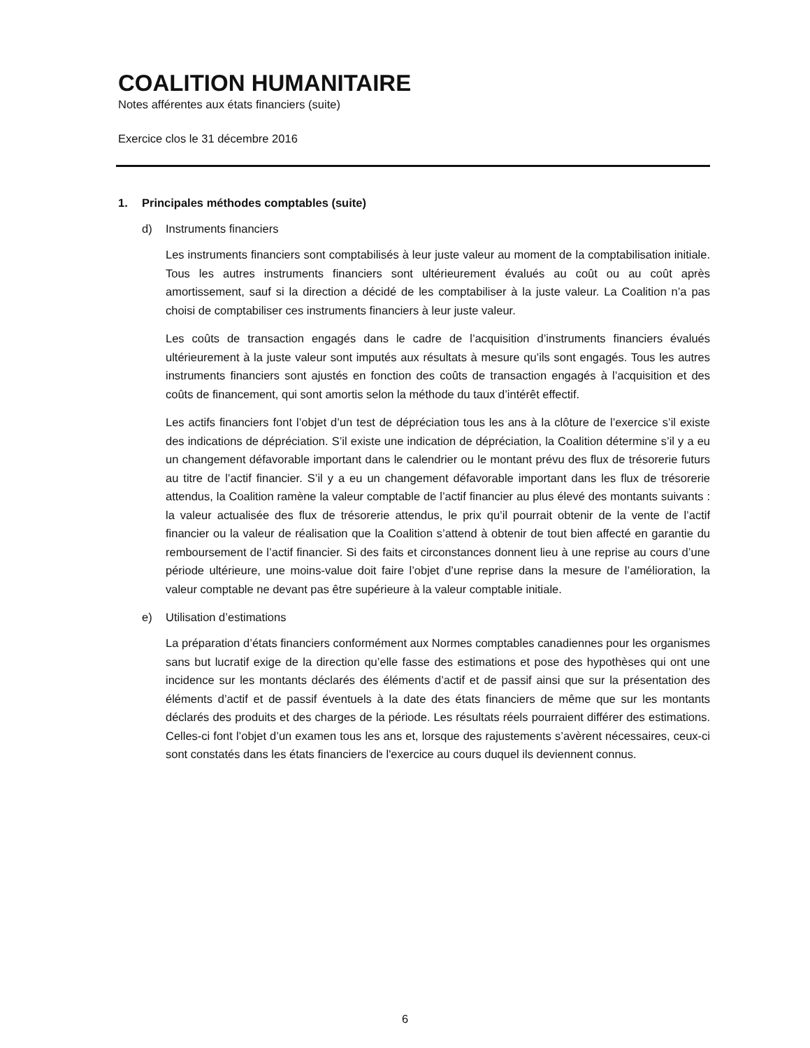COALITION HUMANITAIRE
Notes afférentes aux états financiers (suite)
Exercice clos le 31 décembre 2016
1. Principales méthodes comptables (suite)
d) Instruments financiers
Les instruments financiers sont comptabilisés à leur juste valeur au moment de la comptabilisation initiale. Tous les autres instruments financiers sont ultérieurement évalués au coût ou au coût après amortissement, sauf si la direction a décidé de les comptabiliser à la juste valeur. La Coalition n’a pas choisi de comptabiliser ces instruments financiers à leur juste valeur.
Les coûts de transaction engagés dans le cadre de l’acquisition d’instruments financiers évalués ultérieurement à la juste valeur sont imputés aux résultats à mesure qu’ils sont engagés. Tous les autres instruments financiers sont ajustés en fonction des coûts de transaction engagés à l’acquisition et des coûts de financement, qui sont amortis selon la méthode du taux d’intérêt effectif.
Les actifs financiers font l’objet d’un test de dépréciation tous les ans à la clôture de l’exercice s’il existe des indications de dépréciation. S’il existe une indication de dépréciation, la Coalition détermine s’il y a eu un changement défavorable important dans le calendrier ou le montant prévu des flux de trésorerie futurs au titre de l’actif financier. S’il y a eu un changement défavorable important dans les flux de trésorerie attendus, la Coalition ramène la valeur comptable de l’actif financier au plus élevé des montants suivants : la valeur actualisée des flux de trésorerie attendus, le prix qu’il pourrait obtenir de la vente de l’actif financier ou la valeur de réalisation que la Coalition s’attend à obtenir de tout bien affecté en garantie du remboursement de l’actif financier. Si des faits et circonstances donnent lieu à une reprise au cours d’une période ultérieure, une moins-value doit faire l’objet d’une reprise dans la mesure de l’amélioration, la valeur comptable ne devant pas être supérieure à la valeur comptable initiale.
e) Utilisation d’estimations
La préparation d’états financiers conformément aux Normes comptables canadiennes pour les organismes sans but lucratif exige de la direction qu’elle fasse des estimations et pose des hypothèses qui ont une incidence sur les montants déclarés des éléments d’actif et de passif ainsi que sur la présentation des éléments d’actif et de passif éventuels à la date des états financiers de même que sur les montants déclarés des produits et des charges de la période. Les résultats réels pourraient différer des estimations. Celles-ci font l’objet d’un examen tous les ans et, lorsque des rajustements s’avèrent nécessaires, ceux-ci sont constatés dans les états financiers de l'exercice au cours duquel ils deviennent connus.
6